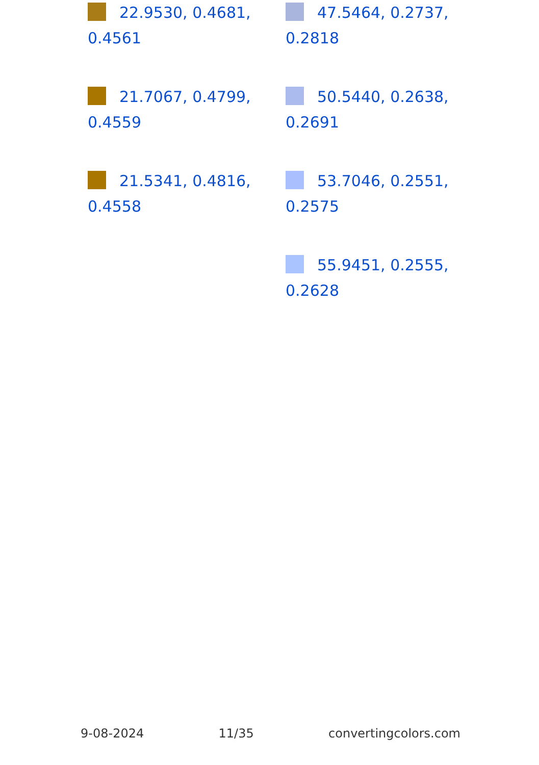22.9530, 0.4681, 0.4561
47.5464, 0.2737, 0.2818
21.7067, 0.4799, 0.4559
50.5440, 0.2638, 0.2691
21.5341, 0.4816, 0.4558
53.7046, 0.2551, 0.2575
55.9451, 0.2555, 0.2628
9-08-2024 11/35 convertingcolors.com